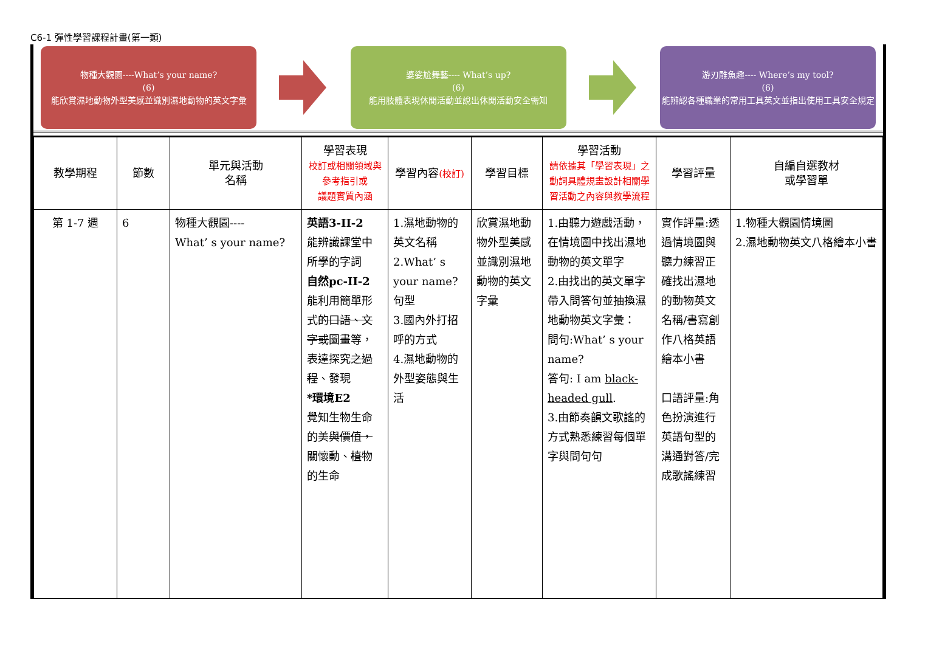C6-1 彈性學習課程計畫(第一類)
物種大觀園----What’s your name?
(6)
能欣賞濕地動物外型美感並識別濕地動物的英文字彙
婆娑尬舞藝---- What’s up?
(6)
能用肢體表現休閒活動並說出休閒活動安全需知
游刃雕魚趣---- Where’s my tool?
(6)
能辨認各種職業的常用工具英文並指出使用工具安全規定
| 教學期程 | 節數 | 單元與活動 名稱 | 學習表現 校訂或相關領域與 參考指引或 議題實質內涵 | 學習內容 (校訂) | 學習目標 | 學習活動 請依據其「學習表現」之動詞具體規畫設計相關學習活動之內容與教學流程 | 學習評量 | 自編自選教材 或學習單 |
| --- | --- | --- | --- | --- | --- | --- | --- | --- |
| 第 1-7 週 | 6 | 物種大觀園---- What’ s your name? | 英語3-II-2 能辨識課堂中所學的字詞 自然pc-II-2 能利用簡單形式 的口語、文字或 圖畫等，表達探究 之過程 、發現 *環境E2 覺知生物生命的美 與價值， 關懷動、 植 物的生命 | 1.濕地動物的英文名稱 2.What’ s your name?句型 3.國內外打招呼的方式 4.濕地動物的外型姿態與生活 | 欣賞濕地動物外型美感並識別濕地動物的英文字彙 | 1.由聽力遊戲活動，在情境圖中找出濕地動物的英文單字 2.由找出的英文單字帶入問答句並抽換濕地動物英文字彙： 問句:What’ s your name? 答句: I am black-headed gull . 3.由節奏韻文歌謠的方式熟悉練習每個單字與問句句 | 實作評量:透過情境圖與聽力練習正確找出濕地的動物英文名稱/書寫創作八格英語繪本小書 口語評量:角色扮演進行英語句型的溝通對答/完成歌謠練習 | 1.物種大觀園情境圖 2.濕地動物英文八格繪本小書 |